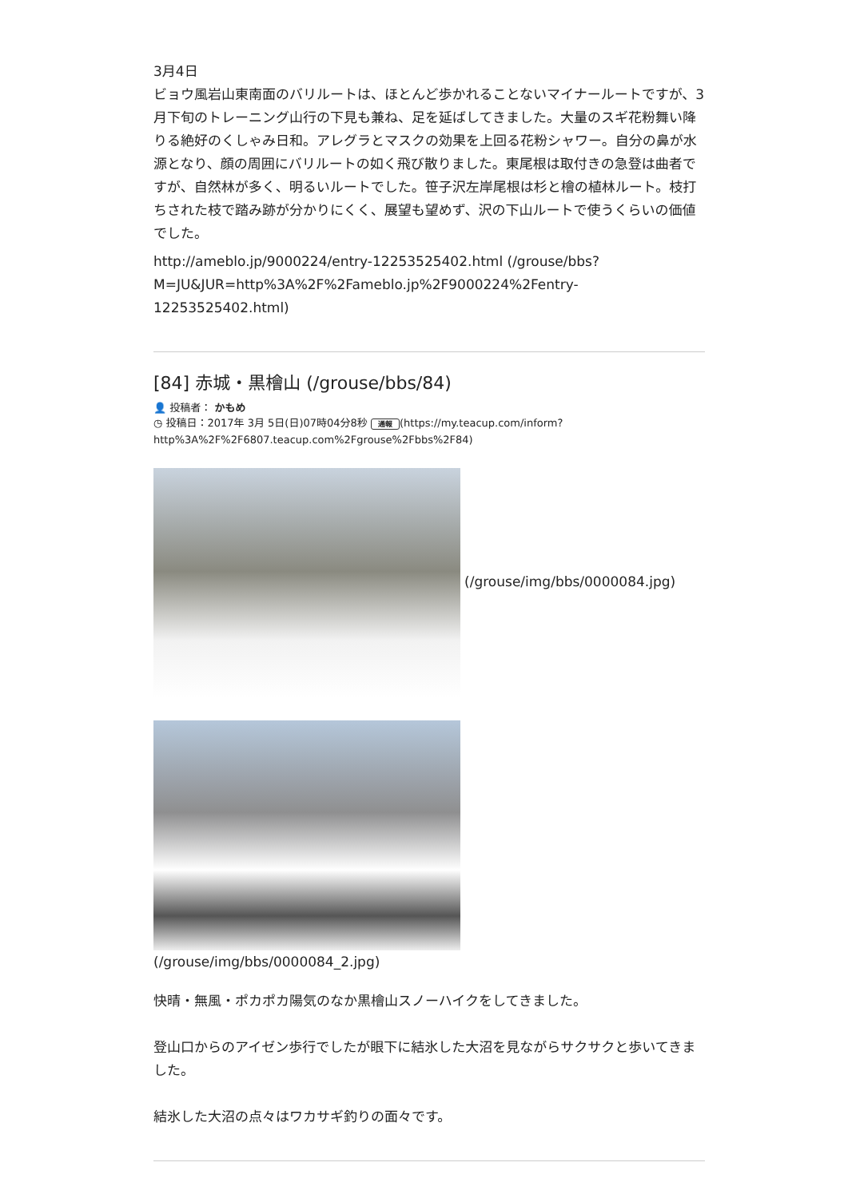3月4日
ビョウ風岩山東南面のバリルートは、ほとんど歩かれることないマイナールートですが、3月下旬のトレーニング山行の下見も兼ね、足を延ばしてきました。大量のスギ花粉舞い降りる絶好のくしゃみ日和。アレグラとマスクの効果を上回る花粉シャワー。自分の鼻が水源となり、顔の周囲にバリルートの如く飛び散りました。東尾根は取付きの急登は曲者ですが、自然林が多く、明るいルートでした。笹子沢左岸尾根は杉と檜の植林ルート。枝打ちされた枝で踏み跡が分かりにくく、展望も望めず、沢の下山ルートで使うくらいの価値でした。
http://ameblo.jp/9000224/entry-12253525402.html (/grouse/bbs?M=JU&JUR=http%3A%2F%2Fameblo.jp%2F9000224%2Fentry-12253525402.html)
[84] 赤城・黒檜山 (/grouse/bbs/84)
👤 投稿者： かもめ
◷ 投稿日：2017年 3月 5日(日)07時04分8秒 通報 (https://my.teacup.com/inform?http%3A%2F%2F6807.teacup.com%2Fgrouse%2Fbbs%2F84)
(/grouse/img/bbs/0000084.jpg)
(/grouse/img/bbs/0000084_2.jpg)
快晴・無風・ポカポカ陽気のなか黒檜山スノーハイクをしてきました。
登山口からのアイゼン歩行でしたが眼下に結氷した大沼を見ながらサクサクと歩いてきました。
結氷した大沼の点々はワカサギ釣りの面々です。